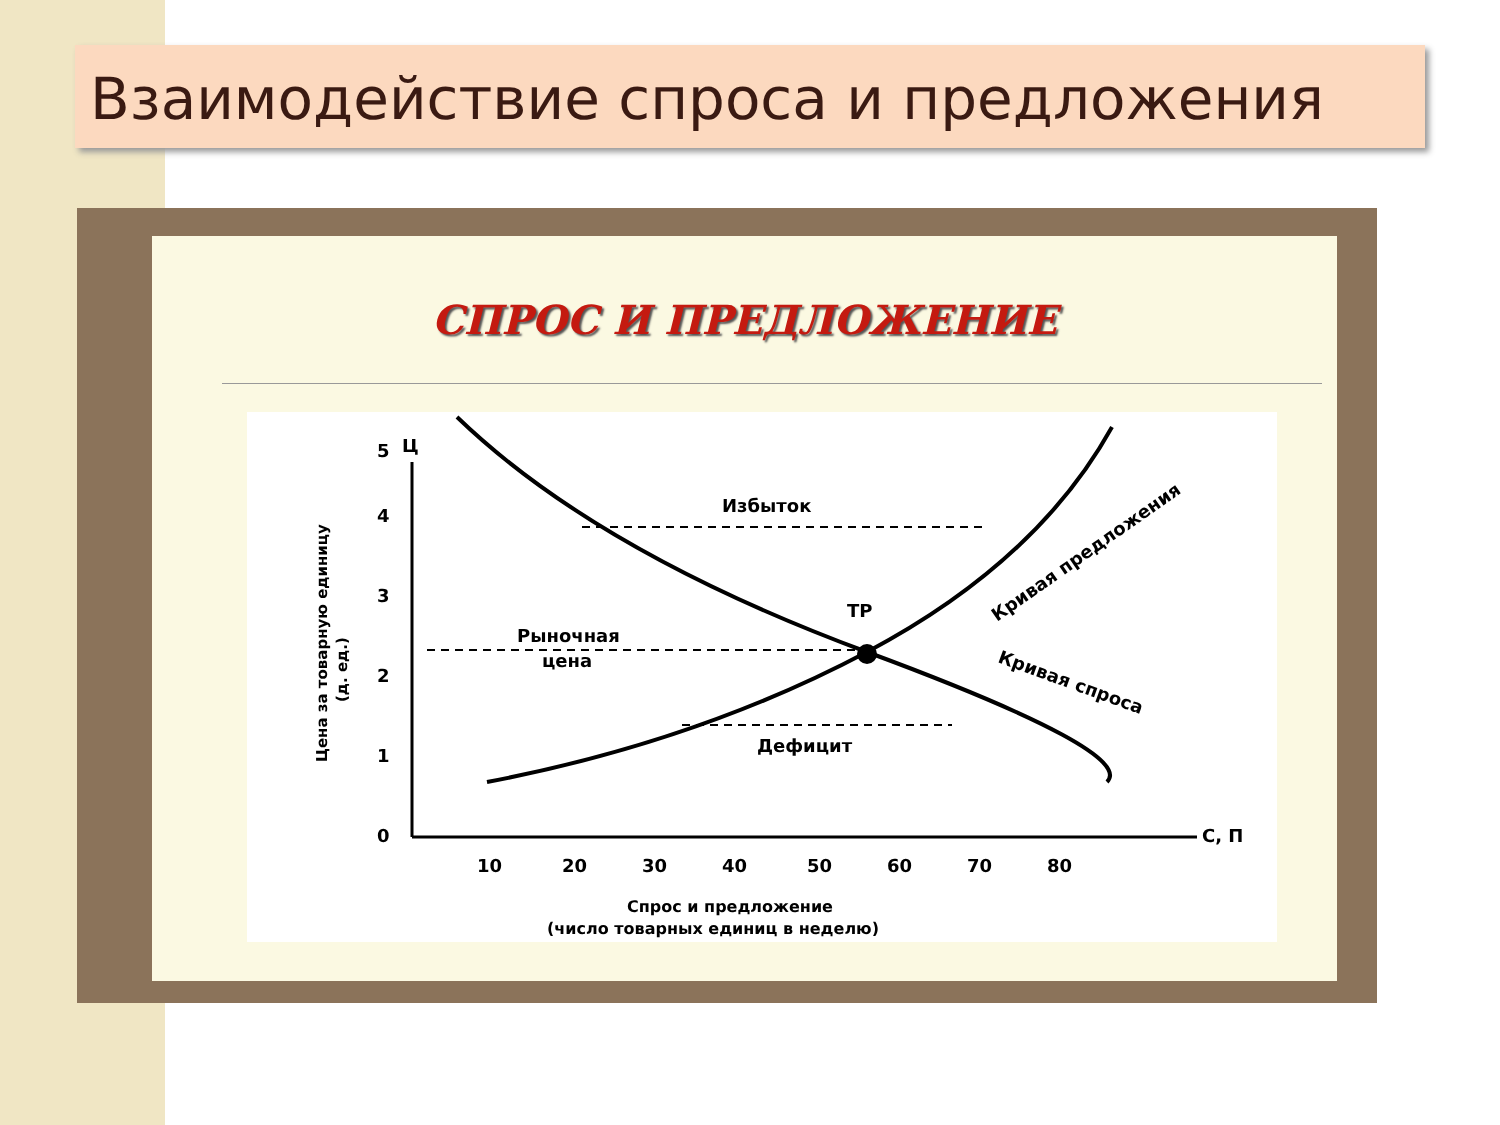Взаимодействие спроса и предложения
СПРОС И ПРЕДЛОЖЕНИЕ
Ц
С, П
0
1
2
3
4
5
10
20
30
40
50
60
70
80
Избыток
Рыночная
цена
ТР
Дефицит
Кривая спроса
Кривая предложения
Цена за товарную единицу
(д. ед.)
Спрос и предложение
(число товарных единиц в неделю)